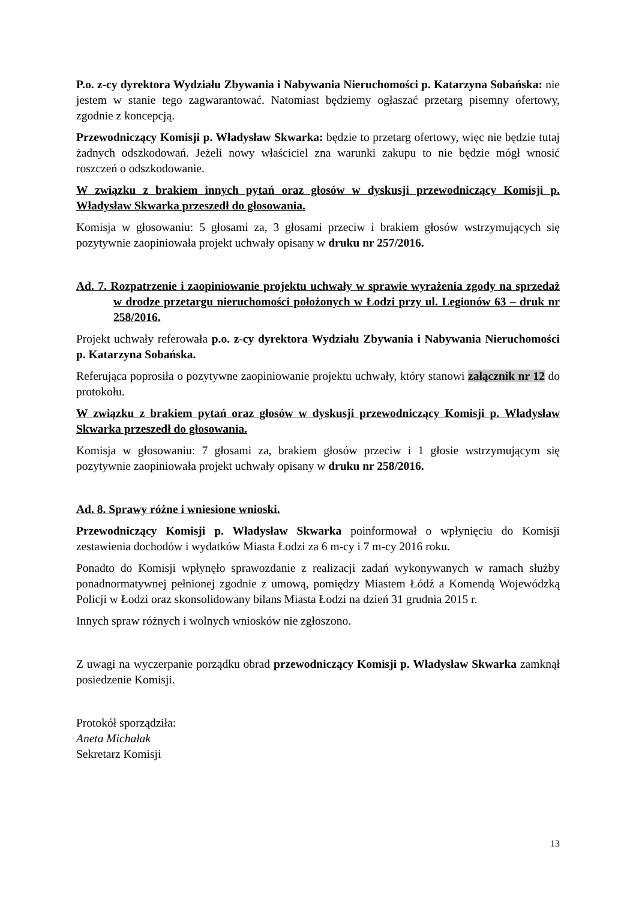P.o. z-cy dyrektora Wydziału Zbywania i Nabywania Nieruchomości p. Katarzyna Sobańska: nie jestem w stanie tego zagwarantować. Natomiast będziemy ogłaszać przetarg pisemny ofertowy, zgodnie z koncepcją.
Przewodniczący Komisji p. Władysław Skwarka: będzie to przetarg ofertowy, więc nie będzie tutaj żadnych odszkodowań. Jeżeli nowy właściciel zna warunki zakupu to nie będzie mógł wnosić roszczeń o odszkodowanie.
W związku z brakiem innych pytań oraz głosów w dyskusji przewodniczący Komisji p. Władysław Skwarka przeszedł do głosowania.
Komisja w głosowaniu: 5 głosami za, 3 głosami przeciw i brakiem głosów wstrzymujących się pozytywnie zaopiniowała projekt uchwały opisany w druku nr 257/2016.
Ad. 7. Rozpatrzenie i zaopiniowanie projektu uchwały w sprawie wyrażenia zgody na sprzedaż w drodze przetargu nieruchomości położonych w Łodzi przy ul. Legionów 63 – druk nr 258/2016.
Projekt uchwały referowała p.o. z-cy dyrektora Wydziału Zbywania i Nabywania Nieruchomości p. Katarzyna Sobańska.
Referująca poprosiła o pozytywne zaopiniowanie projektu uchwały, który stanowi załącznik nr 12 do protokołu.
W związku z brakiem pytań oraz głosów w dyskusji przewodniczący Komisji p. Władysław Skwarka przeszedł do głosowania.
Komisja w głosowaniu: 7 głosami za, brakiem głosów przeciw i 1 głosie wstrzymującym się pozytywnie zaopiniowała projekt uchwały opisany w druku nr 258/2016.
Ad. 8. Sprawy różne i wniesione wnioski.
Przewodniczący Komisji p. Władysław Skwarka poinformował o wpłynięciu do Komisji zestawienia dochodów i wydatków Miasta Łodzi za 6 m-cy i 7 m-cy 2016 roku.
Ponadto do Komisji wpłynęło sprawozdanie z realizacji zadań wykonywanych w ramach służby ponadnormatywnej pełnionej zgodnie z umową, pomiędzy Miastem Łódź a Komendą Wojewódzką Policji w Łodzi oraz skonsolidowany bilans Miasta Łodzi na dzień 31 grudnia 2015 r.
Innych spraw różnych i wolnych wniosków nie zgłoszono.
Z uwagi na wyczerpanie porządku obrad przewodniczący Komisji p. Władysław Skwarka zamknął posiedzenie Komisji.
Protokół sporządziła:
Aneta Michalak
Sekretarz Komisji
13